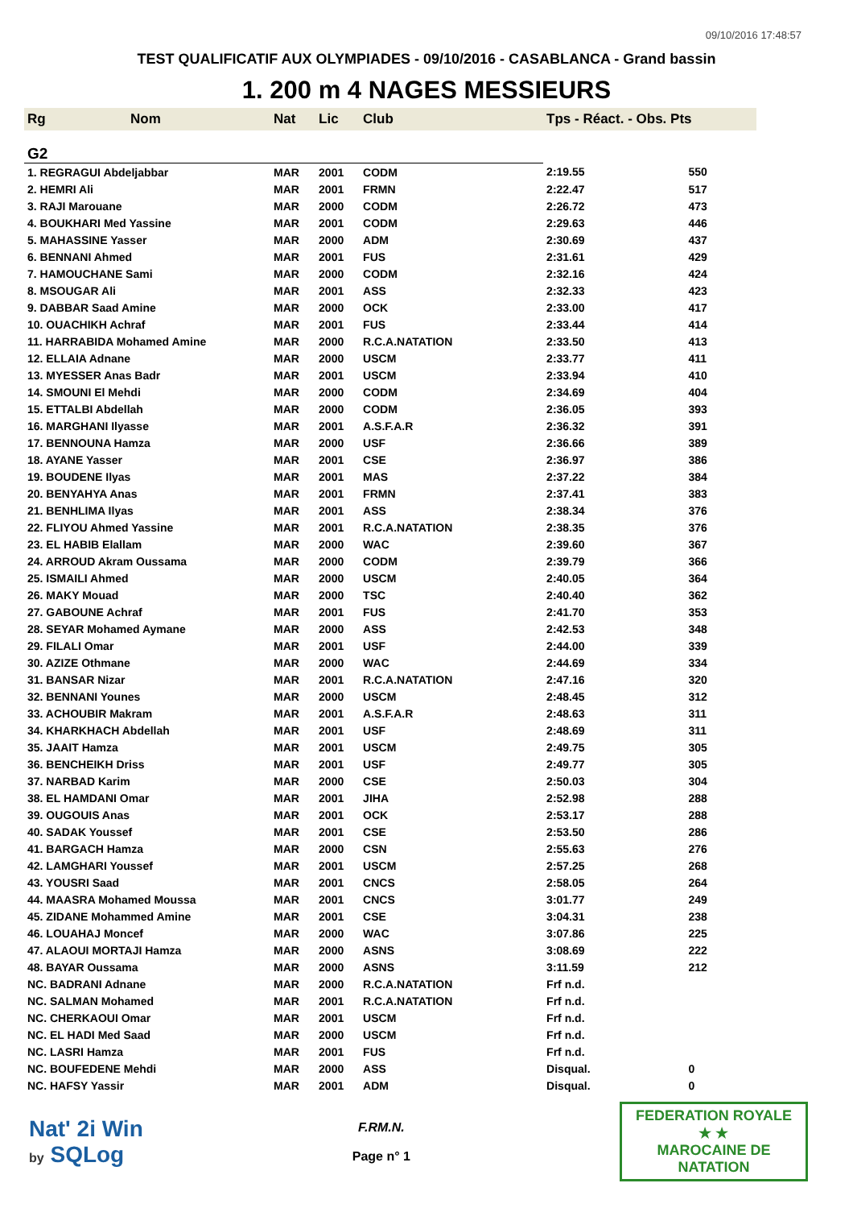09/10/2016 17:48:57
TEST QUALIFICATIF AUX OLYMPIADES - 09/10/2016 - CASABLANCA - Grand bassin
1. 200 m 4 NAGES MESSIEURS
| Rg | Nom | Nat | Lic | Club | Tps - Réact. - Obs. Pts | |
| --- | --- | --- | --- | --- | --- | --- |
| G2 | | | | | | |
| 1. REGRAGUI Abdeljabbar | | MAR | 2001 | CODM | 2:19.55 | 550 |
| 2. HEMRI Ali | | MAR | 2001 | FRMN | 2:22.47 | 517 |
| 3. RAJI Marouane | | MAR | 2000 | CODM | 2:26.72 | 473 |
| 4. BOUKHARI Med Yassine | | MAR | 2001 | CODM | 2:29.63 | 446 |
| 5. MAHASSINE Yasser | | MAR | 2000 | ADM | 2:30.69 | 437 |
| 6. BENNANI Ahmed | | MAR | 2001 | FUS | 2:31.61 | 429 |
| 7. HAMOUCHANE Sami | | MAR | 2000 | CODM | 2:32.16 | 424 |
| 8. MSOUGAR Ali | | MAR | 2001 | ASS | 2:32.33 | 423 |
| 9. DABBAR Saad Amine | | MAR | 2000 | OCK | 2:33.00 | 417 |
| 10. OUACHIKH Achraf | | MAR | 2001 | FUS | 2:33.44 | 414 |
| 11. HARRABIDA Mohamed Amine | | MAR | 2000 | R.C.A.NATATION | 2:33.50 | 413 |
| 12. ELLAIA Adnane | | MAR | 2000 | USCM | 2:33.77 | 411 |
| 13. MYESSER Anas Badr | | MAR | 2001 | USCM | 2:33.94 | 410 |
| 14. SMOUNI El Mehdi | | MAR | 2000 | CODM | 2:34.69 | 404 |
| 15. ETTALBI Abdellah | | MAR | 2000 | CODM | 2:36.05 | 393 |
| 16. MARGHANI Ilyasse | | MAR | 2001 | A.S.F.A.R | 2:36.32 | 391 |
| 17. BENNOUNA Hamza | | MAR | 2000 | USF | 2:36.66 | 389 |
| 18. AYANE Yasser | | MAR | 2001 | CSE | 2:36.97 | 386 |
| 19. BOUDENE Ilyas | | MAR | 2001 | MAS | 2:37.22 | 384 |
| 20. BENYAHYA Anas | | MAR | 2001 | FRMN | 2:37.41 | 383 |
| 21. BENHLIMA Ilyas | | MAR | 2001 | ASS | 2:38.34 | 376 |
| 22. FLIYOU Ahmed Yassine | | MAR | 2001 | R.C.A.NATATION | 2:38.35 | 376 |
| 23. EL HABIB Elallam | | MAR | 2000 | WAC | 2:39.60 | 367 |
| 24. ARROUD Akram Oussama | | MAR | 2000 | CODM | 2:39.79 | 366 |
| 25. ISMAILI Ahmed | | MAR | 2000 | USCM | 2:40.05 | 364 |
| 26. MAKY Mouad | | MAR | 2000 | TSC | 2:40.40 | 362 |
| 27. GABOUNE Achraf | | MAR | 2001 | FUS | 2:41.70 | 353 |
| 28. SEYAR Mohamed Aymane | | MAR | 2000 | ASS | 2:42.53 | 348 |
| 29. FILALI Omar | | MAR | 2001 | USF | 2:44.00 | 339 |
| 30. AZIZE Othmane | | MAR | 2000 | WAC | 2:44.69 | 334 |
| 31. BANSAR Nizar | | MAR | 2001 | R.C.A.NATATION | 2:47.16 | 320 |
| 32. BENNANI Younes | | MAR | 2000 | USCM | 2:48.45 | 312 |
| 33. ACHOUBIR Makram | | MAR | 2001 | A.S.F.A.R | 2:48.63 | 311 |
| 34. KHARKHACH Abdellah | | MAR | 2001 | USF | 2:48.69 | 311 |
| 35. JAAIT Hamza | | MAR | 2001 | USCM | 2:49.75 | 305 |
| 36. BENCHEIKH Driss | | MAR | 2001 | USF | 2:49.77 | 305 |
| 37. NARBAD Karim | | MAR | 2000 | CSE | 2:50.03 | 304 |
| 38. EL HAMDANI Omar | | MAR | 2001 | JIHA | 2:52.98 | 288 |
| 39. OUGOUIS Anas | | MAR | 2001 | OCK | 2:53.17 | 288 |
| 40. SADAK Youssef | | MAR | 2001 | CSE | 2:53.50 | 286 |
| 41. BARGACH Hamza | | MAR | 2000 | CSN | 2:55.63 | 276 |
| 42. LAMGHARI Youssef | | MAR | 2001 | USCM | 2:57.25 | 268 |
| 43. YOUSRI Saad | | MAR | 2001 | CNCS | 2:58.05 | 264 |
| 44. MAASRA Mohamed Moussa | | MAR | 2001 | CNCS | 3:01.77 | 249 |
| 45. ZIDANE Mohammed Amine | | MAR | 2001 | CSE | 3:04.31 | 238 |
| 46. LOUAHAJ Moncef | | MAR | 2000 | WAC | 3:07.86 | 225 |
| 47. ALAOUI MORTAJI Hamza | | MAR | 2000 | ASNS | 3:08.69 | 222 |
| 48. BAYAR Oussama | | MAR | 2000 | ASNS | 3:11.59 | 212 |
| NC. BADRANI Adnane | | MAR | 2000 | R.C.A.NATATION | Frf n.d. | |
| NC. SALMAN Mohamed | | MAR | 2001 | R.C.A.NATATION | Frf n.d. | |
| NC. CHERKAOUI Omar | | MAR | 2001 | USCM | Frf n.d. | |
| NC. EL HADI Med Saad | | MAR | 2000 | USCM | Frf n.d. | |
| NC. LASRI Hamza | | MAR | 2001 | FUS | Frf n.d. | |
| NC. BOUFEDENE Mehdi | | MAR | 2000 | ASS | Disqual. | 0 |
| NC. HAFSY Yassir | | MAR | 2001 | ADM | Disqual. | 0 |
Nat' 2i Win
by SQLog
F.RM.N.
Page n° 1
FEDERATION ROYALE
★ ★
MAROCAINE DE NATATION